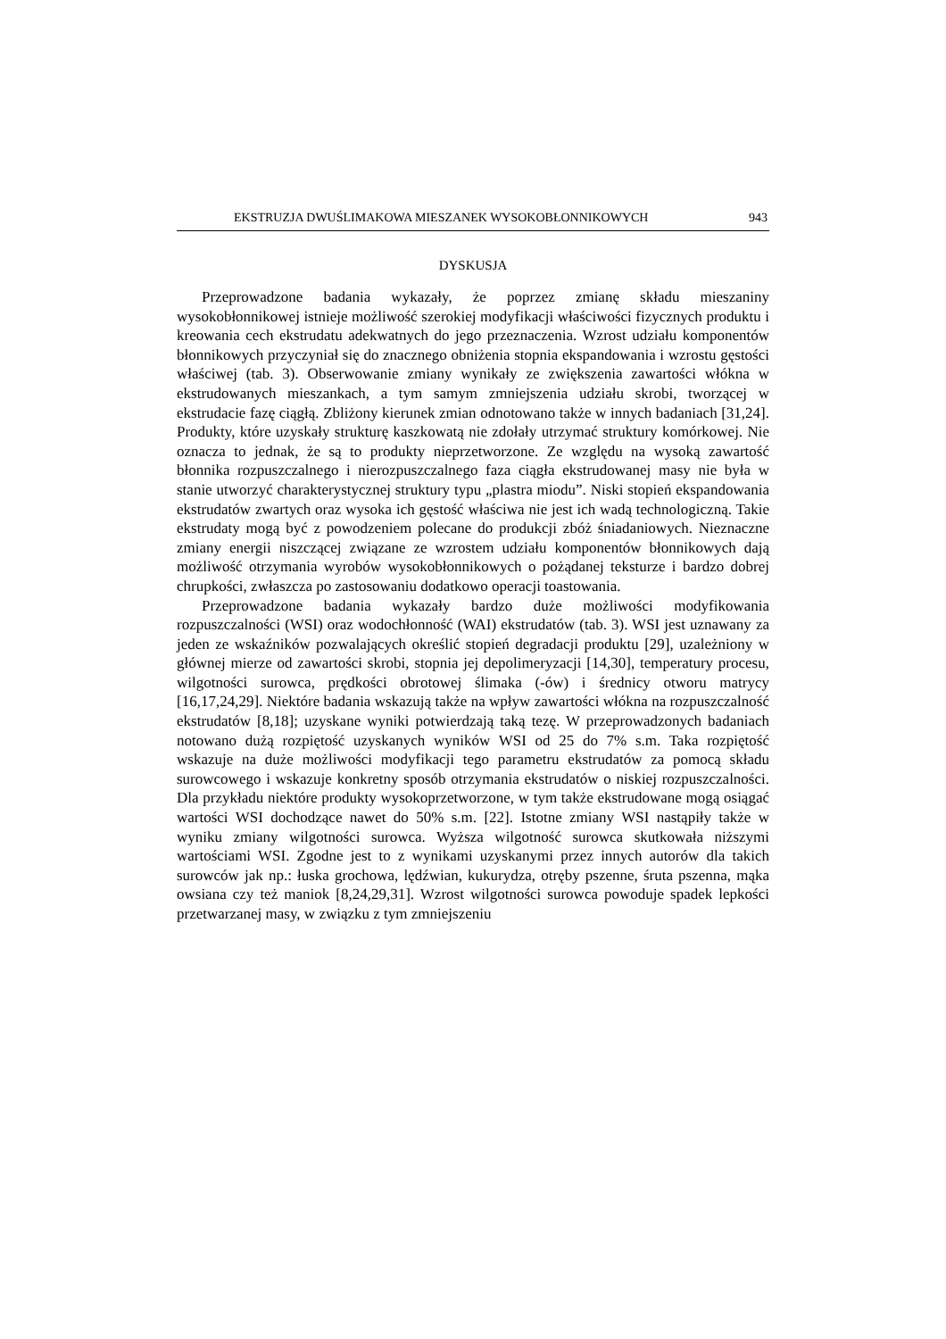EKSTRUZJA DWUŚLIMAKOWA MIESZANEK WYSOKOBŁONNIKOWYCH 943
DYSKUSJA
Przeprowadzone badania wykazały, że poprzez zmianę składu mieszaniny wysokobłonnikowej istnieje możliwość szerokiej modyfikacji właściwości fizycznych produktu i kreowania cech ekstrudatu adekwatnych do jego przeznaczenia. Wzrost udziału komponentów błonnikowych przyczyniał się do znacznego obniżenia stopnia ekspandowania i wzrostu gęstości właściwej (tab. 3). Obserwowanie zmiany wynikały ze zwiększenia zawartości włókna w ekstrudowanych mieszankach, a tym samym zmniejszenia udziału skrobi, tworzącej w ekstrudacie fazę ciągłą. Zbliżony kierunek zmian odnotowano także w innych badaniach [31,24]. Produkty, które uzyskały strukturę kaszkowatą nie zdołały utrzymać struktury komórkowej. Nie oznacza to jednak, że są to produkty nieprzetworzone. Ze względu na wysoką zawartość błonnika rozpuszczalnego i nierozpuszczalnego faza ciągła ekstrudowanej masy nie była w stanie utworzyć charakterystycznej struktury typu „plastra miodu”. Niski stopień ekspandowania ekstrudatów zwartych oraz wysoka ich gęstość właściwa nie jest ich wadą technologiczną. Takie ekstrudaty mogą być z powodzeniem polecane do produkcji zbóż śniadaniowych. Nieznaczne zmiany energii niszczącej związane ze wzrostem udziału komponentów błonnikowych dają możliwość otrzymania wyrobów wysokobłonnikowych o pożądanej teksturze i bardzo dobrej chrupkości, zwłaszcza po zastosowaniu dodatkowo operacji toastowania.
Przeprowadzone badania wykazały bardzo duże możliwości modyfikowania rozpuszczalności (WSI) oraz wodochłonność (WAI) ekstrudatów (tab. 3). WSI jest uznawany za jeden ze wskaźników pozwalających określić stopień degradacji produktu [29], uzależniony w głównej mierze od zawartości skrobi, stopnia jej depolimeryzacji [14,30], temperatury procesu, wilgotności surowca, prędkości obrotowej ślimaka (-ów) i średnicy otworu matrycy [16,17,24,29]. Niektóre badania wskazują także na wpływ zawartości włókna na rozpuszczalność ekstrudatów [8,18]; uzyskane wyniki potwierdzają taką tezę. W przeprowadzonych badaniach notowano dużą rozpiętość uzyskanych wyników WSI od 25 do 7% s.m. Taka rozpiętość wskazuje na duże możliwości modyfikacji tego parametru ekstrudatów za pomocą składu surowcowego i wskazuje konkretny sposób otrzymania ekstrudatów o niskiej rozpuszczalności. Dla przykładu niektóre produkty wysokoprzetworzone, w tym także ekstrudowane mogą osiągać wartości WSI dochodzące nawet do 50% s.m. [22]. Istotne zmiany WSI nastąpiły także w wyniku zmiany wilgotności surowca. Wyższa wilgotność surowca skutkowała niższymi wartościami WSI. Zgodne jest to z wynikami uzyskanymi przez innych autorów dla takich surowców jak np.: łuska grochowa, lędźwian, kukurydza, otręby pszenne, śruta pszenna, mąka owsiana czy też maniok [8,24,29,31]. Wzrost wilgotności surowca powoduje spadek lepkości przetwarzanej masy, w związku z tym zmniejszeniu